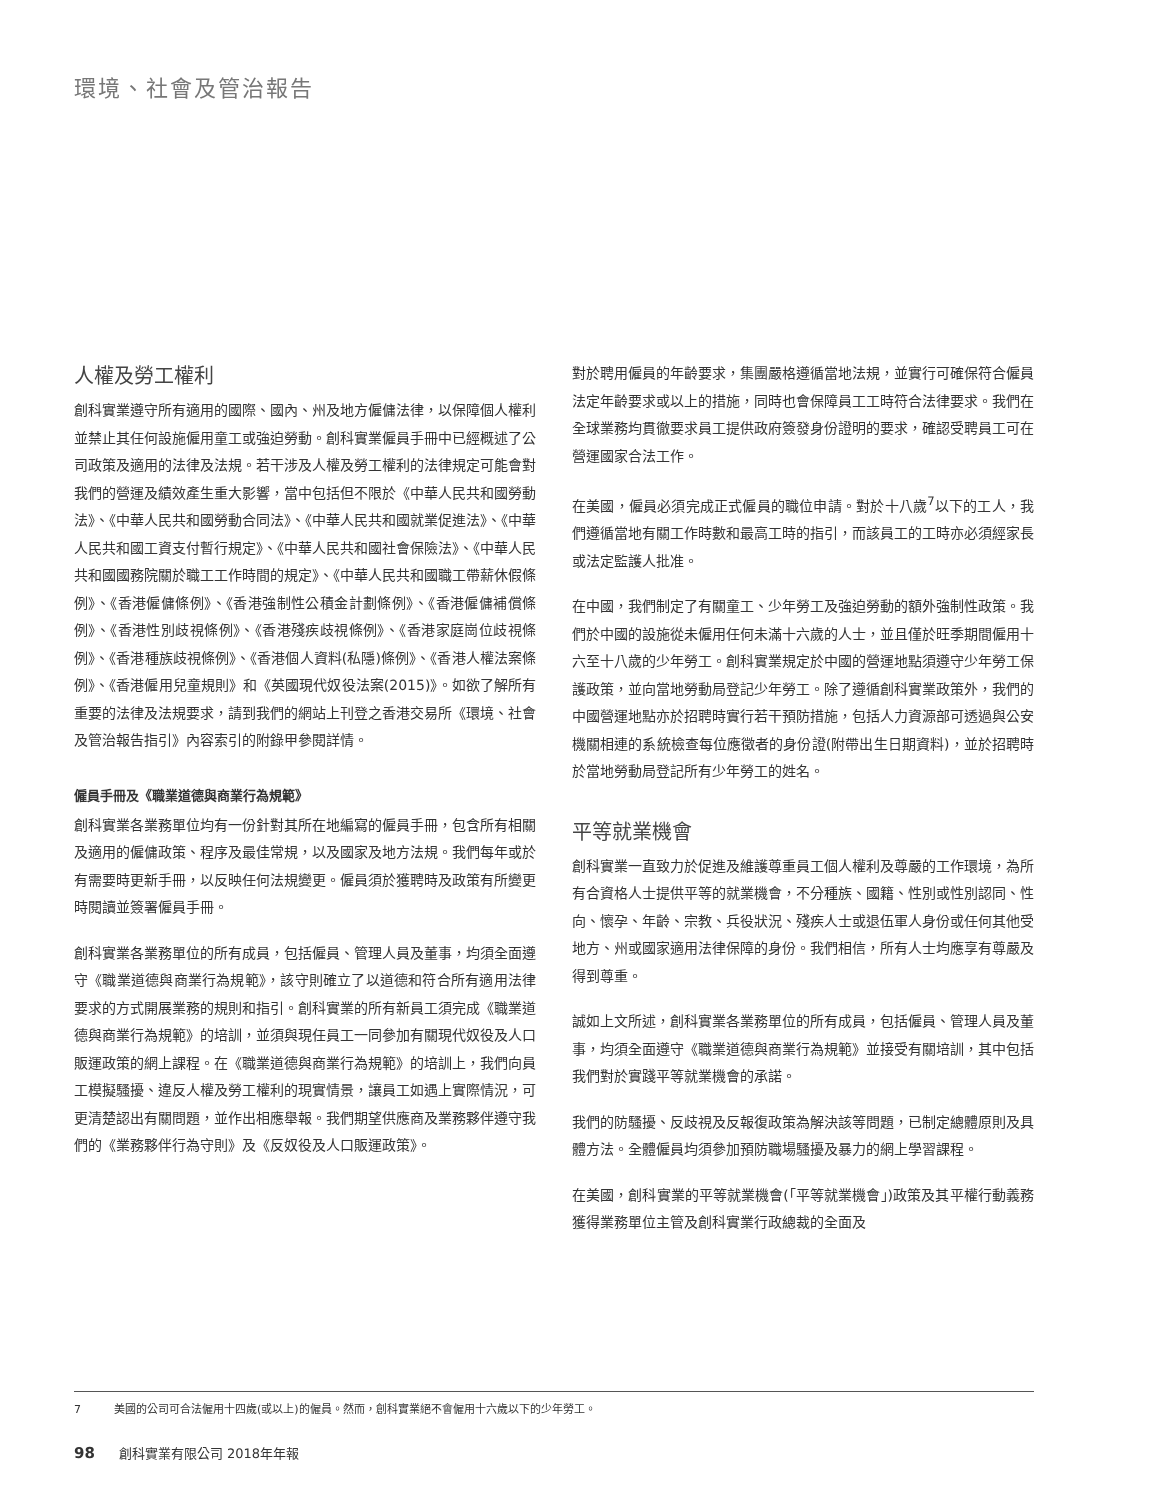環境、社會及管治報告
人權及勞工權利
創科實業遵守所有適用的國際、國內、州及地方僱傭法律，以保障個人權利並禁止其任何設施僱用童工或強迫勞動。創科實業僱員手冊中已經概述了公司政策及適用的法律及法規。若干涉及人權及勞工權利的法律規定可能會對我們的營運及績效產生重大影響，當中包括但不限於《中華人民共和國勞動法》、《中華人民共和國勞動合同法》、《中華人民共和國就業促進法》、《中華人民共和國工資支付暫行規定》、《中華人民共和國社會保險法》、《中華人民共和國國務院關於職工工作時間的規定》、《中華人民共和國職工帶薪休假條例》、《香港僱傭條例》、《香港強制性公積金計劃條例》、《香港僱傭補償條例》、《香港性別歧視條例》、《香港殘疾歧視條例》、《香港家庭崗位歧視條例》、《香港種族歧視條例》、《香港個人資料(私隱)條例》、《香港人權法案條例》、《香港僱用兒童規則》和《英國現代奴役法案(2015)》。如欲了解所有重要的法律及法規要求，請到我們的網站上刊登之香港交易所《環境、社會及管治報告指引》內容索引的附錄甲參閱詳情。
僱員手冊及《職業道德與商業行為規範》
創科實業各業務單位均有一份針對其所在地編寫的僱員手冊，包含所有相關及適用的僱傭政策、程序及最佳常規，以及國家及地方法規。我們每年或於有需要時更新手冊，以反映任何法規變更。僱員須於獲聘時及政策有所變更時閱讀並簽署僱員手冊。
創科實業各業務單位的所有成員，包括僱員、管理人員及董事，均須全面遵守《職業道德與商業行為規範》，該守則確立了以道德和符合所有適用法律要求的方式開展業務的規則和指引。創科實業的所有新員工須完成《職業道德與商業行為規範》的培訓，並須與現任員工一同參加有關現代奴役及人口販運政策的網上課程。在《職業道德與商業行為規範》的培訓上，我們向員工模擬騷擾、違反人權及勞工權利的現實情景，讓員工如遇上實際情況，可更清楚認出有關問題，並作出相應舉報。我們期望供應商及業務夥伴遵守我們的《業務夥伴行為守則》及《反奴役及人口販運政策》。
對於聘用僱員的年齡要求，集團嚴格遵循當地法規，並實行可確保符合僱員法定年齡要求或以上的措施，同時也會保障員工工時符合法律要求。我們在全球業務均貫徹要求員工提供政府簽發身份證明的要求，確認受聘員工可在營運國家合法工作。
在美國，僱員必須完成正式僱員的職位申請。對於十八歲<sup>7</sup>以下的工人，我們遵循當地有關工作時數和最高工時的指引，而該員工的工時亦必須經家長或法定監護人批准。
在中國，我們制定了有關童工、少年勞工及強迫勞動的額外強制性政策。我們於中國的設施從未僱用任何未滿十六歲的人士，並且僅於旺季期間僱用十六至十八歲的少年勞工。創科實業規定於中國的營運地點須遵守少年勞工保護政策，並向當地勞動局登記少年勞工。除了遵循創科實業政策外，我們的中國營運地點亦於招聘時實行若干預防措施，包括人力資源部可透過與公安機關相連的系統檢查每位應徵者的身份證(附帶出生日期資料)，並於招聘時於當地勞動局登記所有少年勞工的姓名。
平等就業機會
創科實業一直致力於促進及維護尊重員工個人權利及尊嚴的工作環境，為所有合資格人士提供平等的就業機會，不分種族、國籍、性別或性別認同、性向、懷孕、年齡、宗教、兵役狀況、殘疾人士或退伍軍人身份或任何其他受地方、州或國家適用法律保障的身份。我們相信，所有人士均應享有尊嚴及得到尊重。
誠如上文所述，創科實業各業務單位的所有成員，包括僱員、管理人員及董事，均須全面遵守《職業道德與商業行為規範》並接受有關培訓，其中包括我們對於實踐平等就業機會的承諾。
我們的防騷擾、反歧視及反報復政策為解決該等問題，已制定總體原則及具體方法。全體僱員均須參加預防職場騷擾及暴力的網上學習課程。
在美國，創科實業的平等就業機會(「平等就業機會」)政策及其平權行動義務獲得業務單位主管及創科實業行政總裁的全面及
7 美國的公司可合法僱用十四歲(或以上)的僱員。然而，創科實業絕不會僱用十六歲以下的少年勞工。
98 創科實業有限公司 2018年年報